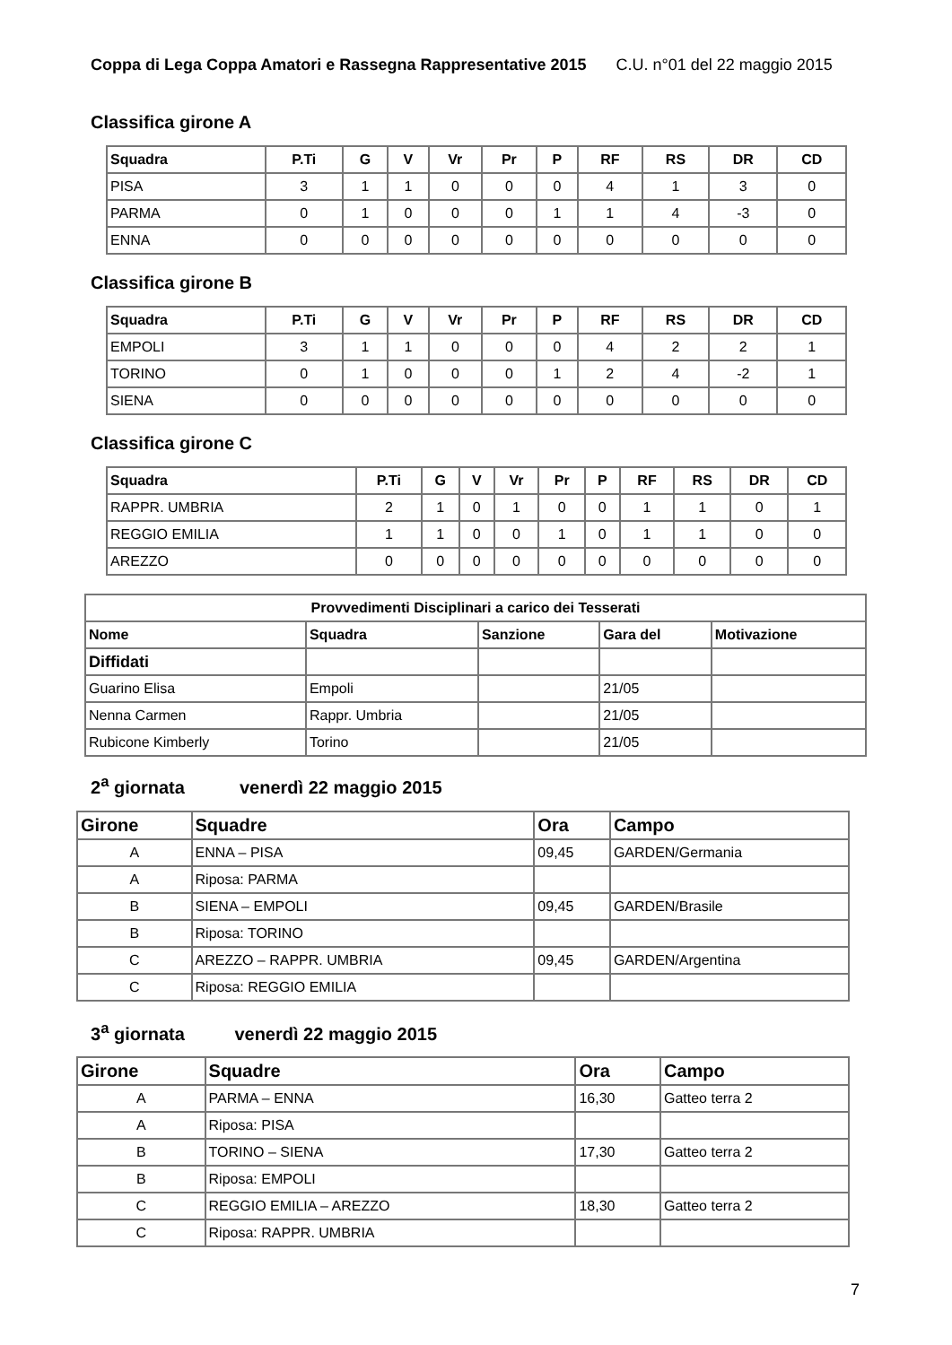Coppa di Lega Coppa Amatori e Rassegna Rappresentative 2015 C.U. n°01 del 22 maggio 2015
Classifica girone A
| Squadra | P.Ti | G | V | Vr | Pr | P | RF | RS | DR | CD |
| --- | --- | --- | --- | --- | --- | --- | --- | --- | --- | --- |
| PISA | 3 | 1 | 1 | 0 | 0 | 0 | 4 | 1 | 3 | 0 |
| PARMA | 0 | 1 | 0 | 0 | 0 | 1 | 1 | 4 | -3 | 0 |
| ENNA | 0 | 0 | 0 | 0 | 0 | 0 | 0 | 0 | 0 | 0 |
Classifica girone B
| Squadra | P.Ti | G | V | Vr | Pr | P | RF | RS | DR | CD |
| --- | --- | --- | --- | --- | --- | --- | --- | --- | --- | --- |
| EMPOLI | 3 | 1 | 1 | 0 | 0 | 0 | 4 | 2 | 2 | 1 |
| TORINO | 0 | 1 | 0 | 0 | 0 | 1 | 2 | 4 | -2 | 1 |
| SIENA | 0 | 0 | 0 | 0 | 0 | 0 | 0 | 0 | 0 | 0 |
Classifica girone C
| Squadra | P.Ti | G | V | Vr | Pr | P | RF | RS | DR | CD |
| --- | --- | --- | --- | --- | --- | --- | --- | --- | --- | --- |
| RAPPR. UMBRIA | 2 | 1 | 0 | 1 | 0 | 0 | 1 | 1 | 0 | 1 |
| REGGIO EMILIA | 1 | 1 | 0 | 0 | 1 | 0 | 1 | 1 | 0 | 0 |
| AREZZO | 0 | 0 | 0 | 0 | 0 | 0 | 0 | 0 | 0 | 0 |
| Provvedimenti Disciplinari a carico dei Tesserati | | | | |
| --- | --- | --- | --- | --- |
| Nome | Squadra | Sanzione | Gara del | Motivazione |
| Diffidati | | | | |
| Guarino Elisa | Empoli | | 21/05 | |
| Nenna Carmen | Rappr. Umbria | | 21/05 | |
| Rubicone Kimberly | Torino | | 21/05 | |
2<sup>a</sup> giornata venerdì 22 maggio 2015
| Girone | Squadre | Ora | Campo |
| --- | --- | --- | --- |
| A | ENNA – PISA | 09,45 | GARDEN/Germania |
| A | Riposa: PARMA | | |
| B | SIENA – EMPOLI | 09,45 | GARDEN/Brasile |
| B | Riposa: TORINO | | |
| C | AREZZO – RAPPR. UMBRIA | 09,45 | GARDEN/Argentina |
| C | Riposa: REGGIO EMILIA | | |
3<sup>a</sup> giornata venerdì 22 maggio 2015
| Girone | Squadre | Ora | Campo |
| --- | --- | --- | --- |
| A | PARMA – ENNA | 16,30 | Gatteo terra 2 |
| A | Riposa: PISA | | |
| B | TORINO – SIENA | 17,30 | Gatteo terra 2 |
| B | Riposa: EMPOLI | | |
| C | REGGIO EMILIA – AREZZO | 18,30 | Gatteo terra 2 |
| C | Riposa: RAPPR. UMBRIA | | |
7